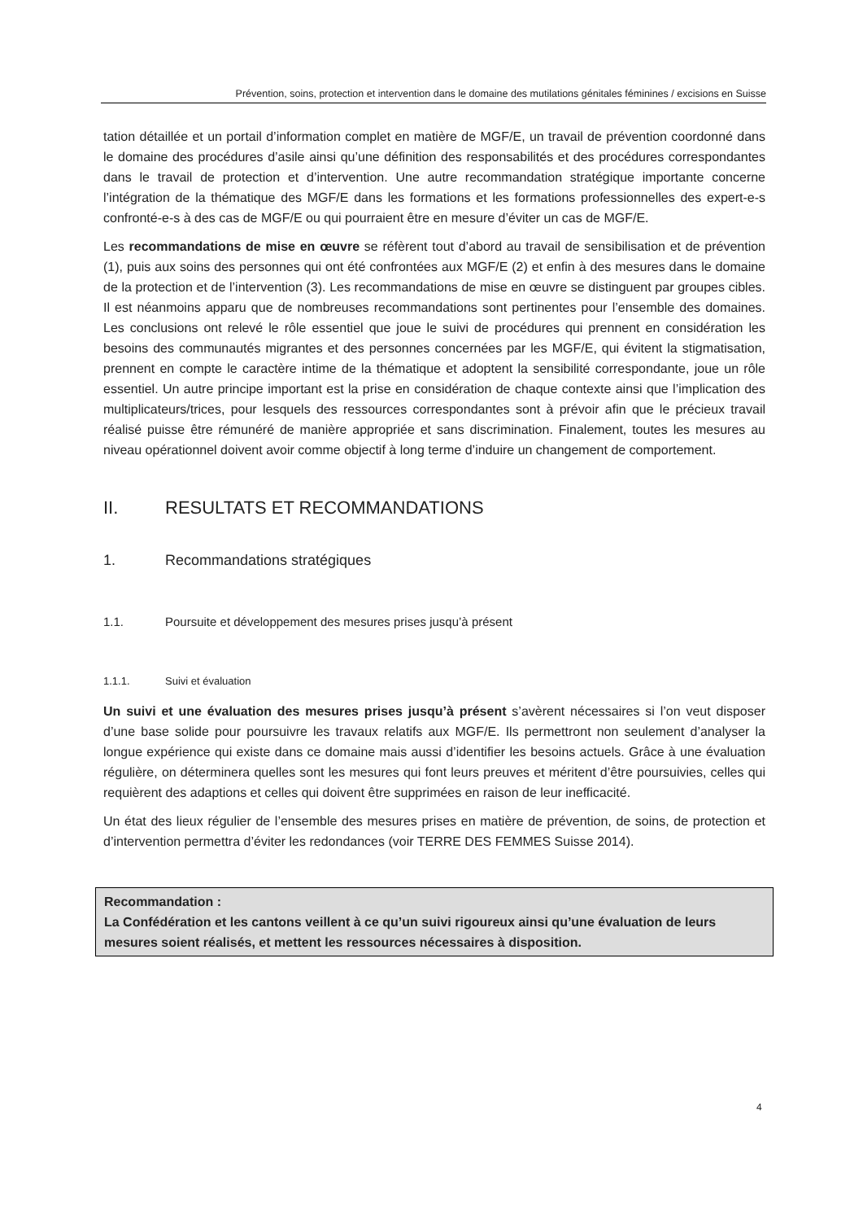Prévention, soins, protection et intervention dans le domaine des mutilations génitales féminines / excisions en Suisse
tation détaillée et un portail d’information complet en matière de MGF/E, un travail de prévention coordonné dans le domaine des procédures d’asile ainsi qu’une définition des responsabilités et des procédures correspondantes dans le travail de protection et d’intervention. Une autre recommandation stratégique importante concerne l’intégration de la thématique des MGF/E dans les formations et les formations professionnelles des expert-e-s confronté-e-s à des cas de MGF/E ou qui pourraient être en mesure d’éviter un cas de MGF/E.
Les recommandations de mise en œuvre se réfèrent tout d’abord au travail de sensibilisation et de prévention (1), puis aux soins des personnes qui ont été confrontées aux MGF/E (2) et enfin à des mesures dans le domaine de la protection et de l’intervention (3). Les recommandations de mise en œuvre se distinguent par groupes cibles. Il est néanmoins apparu que de nombreuses recommandations sont pertinentes pour l’ensemble des domaines. Les conclusions ont relevé le rôle essentiel que joue le suivi de procédures qui prennent en considération les besoins des communautés migrantes et des personnes concernées par les MGF/E, qui évitent la stigmatisation, prennent en compte le caractère intime de la thématique et adoptent la sensibilité correspondante, joue un rôle essentiel. Un autre principe important est la prise en considération de chaque contexte ainsi que l’implication des multiplicateurs/trices, pour lesquels des ressources correspondantes sont à prévoir afin que le précieux travail réalisé puisse être rémunéré de manière appropriée et sans discrimination. Finalement, toutes les mesures au niveau opérationnel doivent avoir comme objectif à long terme d’induire un changement de comportement.
II. RESULTATS ET RECOMMANDATIONS
1. Recommandations stratégiques
1.1. Poursuite et développement des mesures prises jusqu’à présent
1.1.1. Suivi et évaluation
Un suivi et une évaluation des mesures prises jusqu’à présent s’avèrent nécessaires si l’on veut disposer d’une base solide pour poursuivre les travaux relatifs aux MGF/E. Ils permettront non seulement d’analyser la longue expérience qui existe dans ce domaine mais aussi d’identifier les besoins actuels. Grâce à une évaluation régulière, on déterminera quelles sont les mesures qui font leurs preuves et méritent d’être poursuivies, celles qui requièrent des adaptions et celles qui doivent être supprimées en raison de leur inefficacité.
Un état des lieux régulier de l’ensemble des mesures prises en matière de prévention, de soins, de protection et d’intervention permettra d’éviter les redondances (voir TERRE DES FEMMES Suisse 2014).
Recommandation :
La Confédération et les cantons veillent à ce qu’un suivi rigoureux ainsi qu’une évaluation de leurs mesures soient réalisés, et mettent les ressources nécessaires à disposition.
4